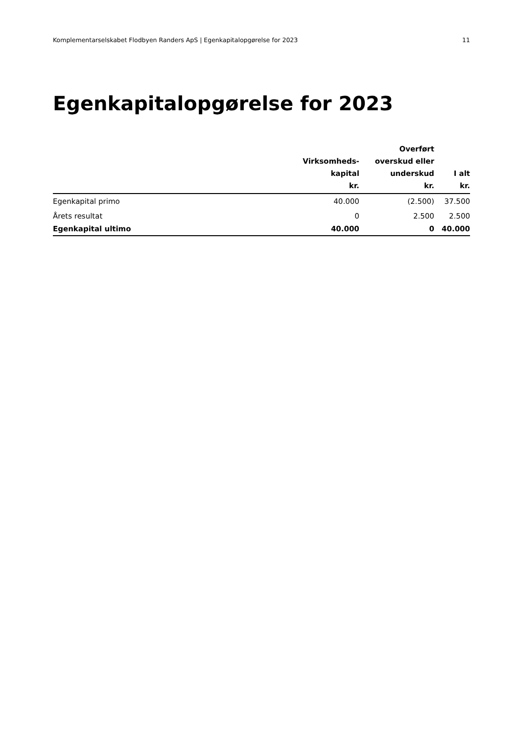Komplementarselskabet Flodbyen Randers ApS | Egenkapitalopgørelse for 2023 11
Egenkapitalopgørelse for 2023
| | Virksomheds- kapital kr. | Overført overskud eller underskud kr. | I alt kr. |
| --- | --- | --- | --- |
| Egenkapital primo | 40.000 | (2.500) | 37.500 |
| Årets resultat | 0 | 2.500 | 2.500 |
| Egenkapital ultimo | 40.000 | 0 | 40.000 |